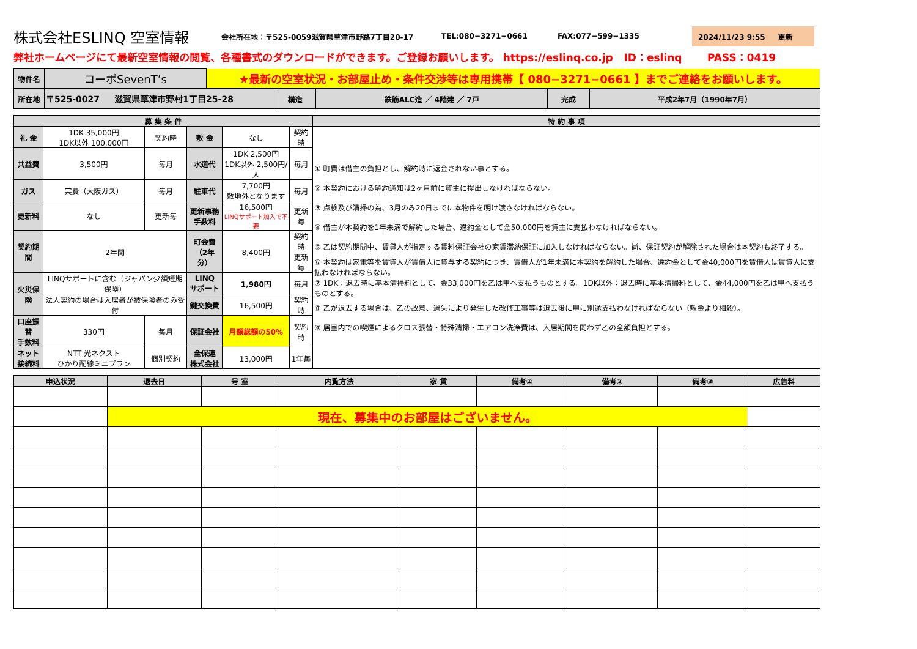株式会社ESLINQ 空室情報 会社所在地：〒525-0059滋賀県草津市野路7丁目20-17 TEL:080−3271−0661 FAX:077−599−1335 2024/11/23 9:55 更新
弊社ホームページにて最新空室情報の閲覧、各種書式のダウンロードができます。ご登録お願いします。 https://eslinq.co.jp ID：eslinq PASS：0419
| 物件名 | コーポSevenT’s | ★最新の空室状況・お部屋止め・条件交渉等は専用携帯【 080−3271−0661 】までご連絡をお願いします。 | | | | |
| 所在地 | 〒525-0027 滋賀県草津市野村1丁目25-28 | | 構造 | 鉄筋ALC造 ／ 4階建 ／ 7戸 | 完成 | 平成2年7月（1990年7月） |
| 募 集 条 件 | | | | | | 特 約 事 項 |
| --- | --- | --- | --- | --- | --- | --- |
| 礼 金 | 1DK 35,000円 1DK以外 100,000円 | 契約時 | 敷 金 | なし | 契約時 | / ① 町費は借主の負担とし、解約時に返金されない事とする。 / / ② 本契約における解約通知は2ヶ月前に貸主に提出しなければならない。 / / ③ 点検及び清掃の為、3月のみ20日までに本物件を明け渡さなければならない。 / / ④ 借主が本契約を1年未満で解約した場合、違約金として金50,000円を貸主に支払わなければならない。 / / ⑤ 乙は契約期間中、賃貸人が指定する賃料保証会社の家賃滞納保証に加入しなければならない。尚、保証契約が解除された場合は本契約も終了する。 / / ⑥ 本契約は家電等を賃貸人が賃借人に貸与する契約につき、賃借人が1年未満に本契約を解約した場合、違約金として金40,000円を賃借人は賃貸人に支払わなければならない。 / / ⑦ 1DK：退去時に基本清掃料として、金33,000円を乙は甲へ支払うものとする。1DK以外：退去時に基本清掃料として、金44,000円を乙は甲へ支払うものとする。 / / ⑧ 乙が退去する場合は、乙の故意、過失により発生した改修工事等は退去後に甲に別途支払わなければならない（敷金より相殺）。 / / ⑨ 居室内での喫煙によるクロス張替・特殊清掃・エアコン洗浄費は、入居期間を問わず乙の全額負担とする。 / |
| 共益費 | 3,500円 | 毎月 | 水道代 | 1DK 2,500円 1DK以外 2,500円/人 | 毎月 | |
| ガス | 実費（大阪ガス） | 毎月 | 駐車代 | 7,700円 敷地外となります | 毎月 | |
| 更新料 | なし | 更新毎 | 更新事務 手数料 | 16,500円 LINQサポート加入で不要 | 更新毎 | |
| 契約期間 | 2年間 | | 町会費 （2年分） | 8,400円 | 契約時 更新毎 | |
| 火災保険 | LINQサポートに含む（ジャパン少額短期保険） | | LINQ サポート | 1,980円 | 毎月 | |
| | 法人契約の場合は入居者が被保険者のみ受付 | | 鍵交換費 | 16,500円 | 契約時 | |
| 口座振替 手数料 | 330円 | 毎月 | 保証会社 | 月額総額の50% | 契約時 | |
| ネット 接続料 | NTT 光ネクスト ひかり配線ミニプラン | 個別契約 | 全保連 株式会社 | 13,000円 | 1年毎 | |
| 申込状況 | 退去日 | 号 室 | 内覧方法 | 家 賃 | 備考① | 備考② | 備考③ | 広告料 |
| --- | --- | --- | --- | --- | --- | --- | --- | --- |
| | 現在、募集中のお部屋はございません。 | | | | | | | |